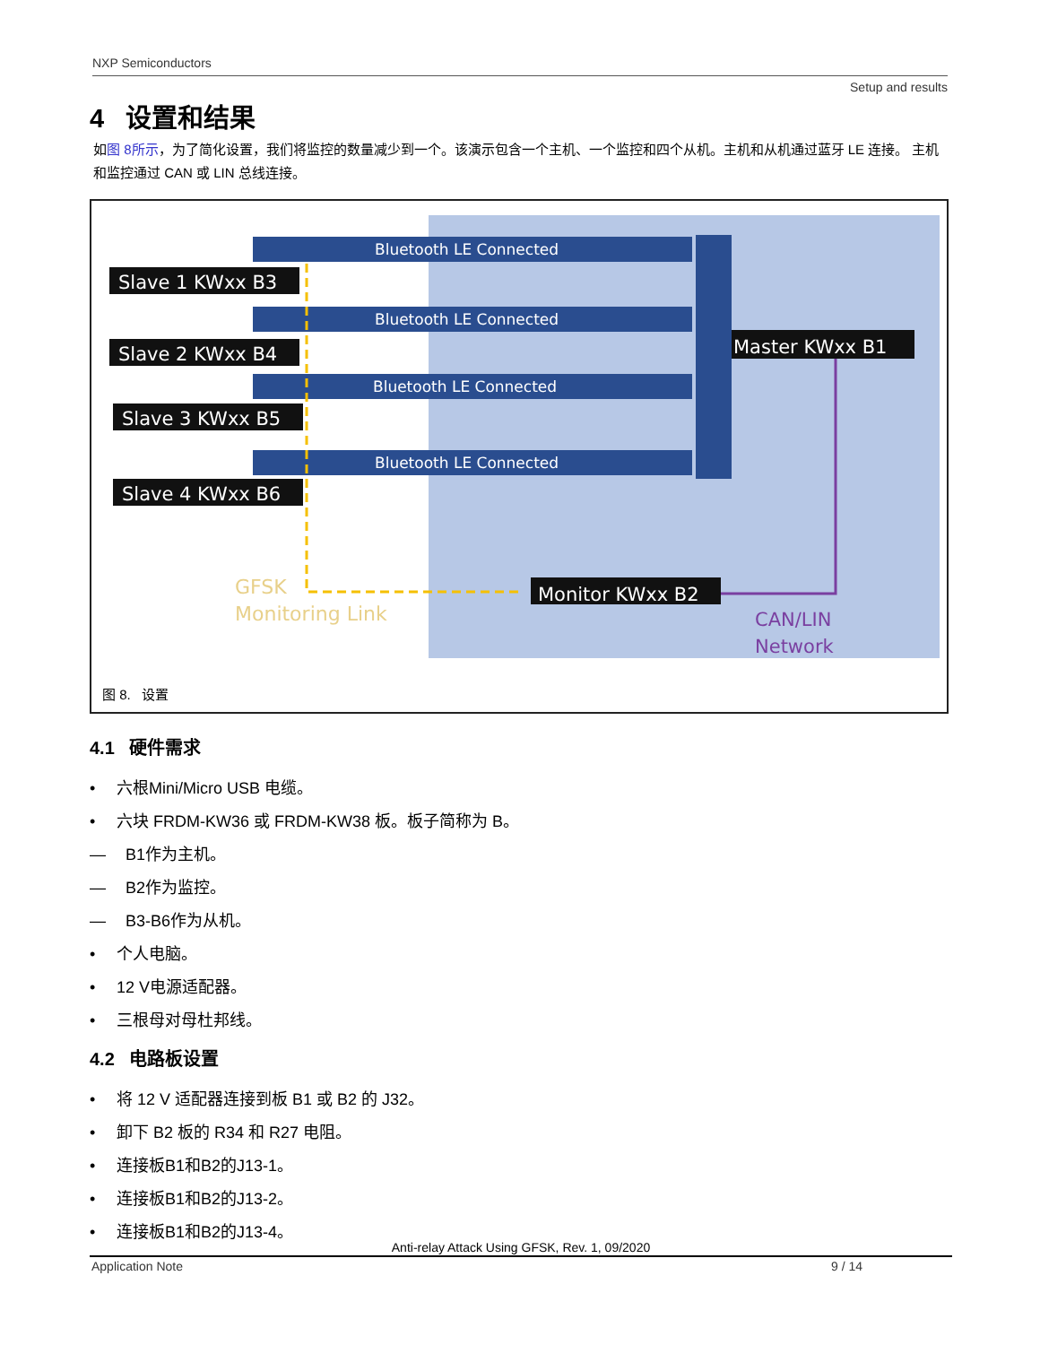NXP Semiconductors
Setup and results
4 设置和结果
如图 8所示，为了简化设置，我们将监控的数量减少到一个。该演示包含一个主机、一个监控和四个从机。主机和从机通过蓝牙 LE 连接。 主机和监控通过 CAN 或 LIN 总线连接。
Bluetooth LE Connected
Bluetooth LE Connected
Bluetooth LE Connected
Bluetooth LE Connected
Slave 1 KWxx B3
Slave 2 KWxx B4
Slave 3 KWxx B5
Slave 4 KWxx B6
Master KWxx B1
Monitor KWxx B2
GFSK
Monitoring Link
CAN/LIN
Network
图 8. 设置
4.1 硬件需求
• 六根Mini/Micro USB 电缆。
• 六块 FRDM-KW36 或 FRDM-KW38 板。板子简称为 B。
— B1作为主机。
— B2作为监控。
— B3-B6作为从机。
• 个人电脑。
• 12 V电源适配器。
• 三根母对母杜邦线。
4.2 电路板设置
• 将 12 V 适配器连接到板 B1 或 B2 的 J32。
• 卸下 B2 板的 R34 和 R27 电阻。
• 连接板B1和B2的J13-1。
• 连接板B1和B2的J13-2。
• 连接板B1和B2的J13-4。
Anti-relay Attack Using GFSK, Rev. 1, 09/2020
Application Note 9 / 14